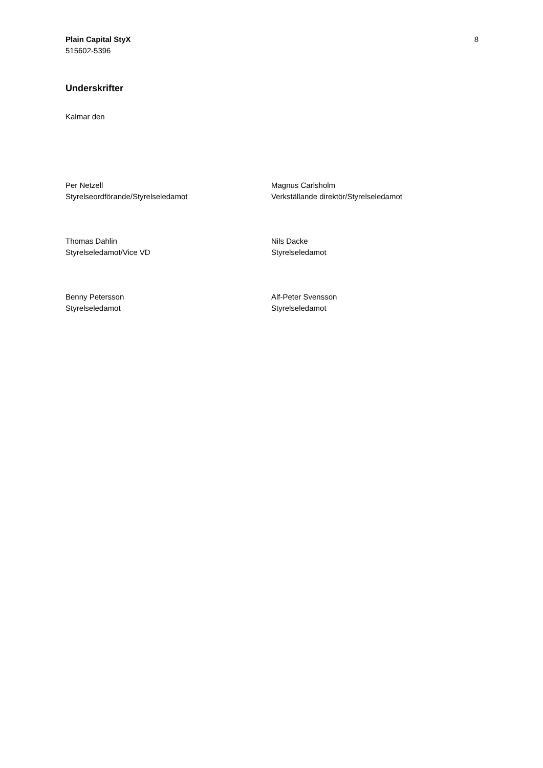Plain Capital StyX
515602-5396
8
Underskrifter
Kalmar den
Per Netzell
Styrelseordförande/Styrelseledamot
Magnus Carlsholm
Verkställande direktör/Styrelseledamot
Thomas Dahlin
Styrelseledamot/Vice VD
Nils Dacke
Styrelseledamot
Benny Petersson
Styrelseledamot
Alf-Peter Svensson
Styrelseledamot